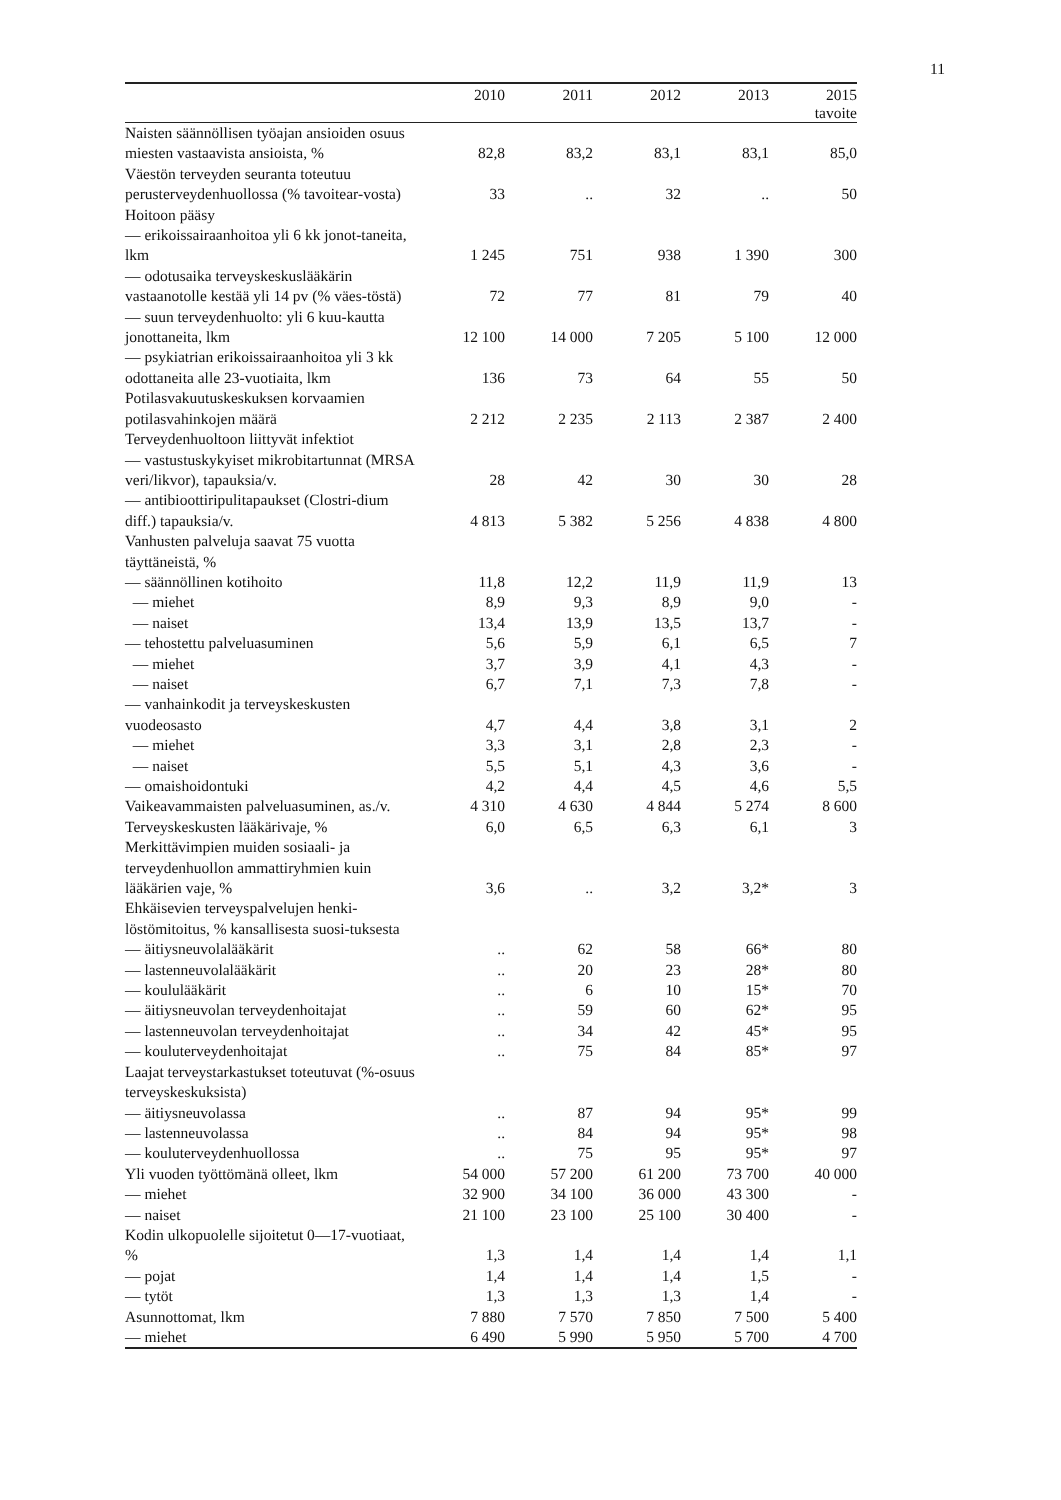11
| | 2010 | 2011 | 2012 | 2013 | 2015 tavoite |
| --- | --- | --- | --- | --- | --- |
| Naisten säännöllisen työajan ansioiden osuus miesten vastaavista ansioista, % | 82,8 | 83,2 | 83,1 | 83,1 | 85,0 |
| Väestön terveyden seuranta toteutuu perusterveydenhuollossa (% tavoitear-vosta) | 33 | .. | 32 | .. | 50 |
| Hoitoon pääsy | | | | | |
| — erikoissairaanhoitoa yli 6 kk jonot-taneita, lkm | 1 245 | 751 | 938 | 1 390 | 300 |
| — odotusaika terveyskeskuslääkärin vastaanotolle kestää yli 14 pv (% väes-töstä) | 72 | 77 | 81 | 79 | 40 |
| — suun terveydenhuolto: yli 6 kuu-kautta jonottaneita, lkm | 12 100 | 14 000 | 7 205 | 5 100 | 12 000 |
| — psykiatrian erikoissairaanhoitoa yli 3 kk odottaneita alle 23-vuotiaita, lkm | 136 | 73 | 64 | 55 | 50 |
| Potilasvakuutuskeskuksen korvaamien potilasvahinkojen määrä | 2 212 | 2 235 | 2 113 | 2 387 | 2 400 |
| Terveydenhuoltoon liittyvät infektiot | | | | | |
| — vastustuskykyiset mikrobitartunnat (MRSA veri/likvor), tapauksia/v. | 28 | 42 | 30 | 30 | 28 |
| — antibioottiripulitapaukset (Clostri-dium diff.) tapauksia/v. | 4 813 | 5 382 | 5 256 | 4 838 | 4 800 |
| Vanhusten palveluja saavat 75 vuotta täyttäneistä, % | | | | | |
| — säännöllinen kotihoito | 11,8 | 12,2 | 11,9 | 11,9 | 13 |
| — miehet | 8,9 | 9,3 | 8,9 | 9,0 | - |
| — naiset | 13,4 | 13,9 | 13,5 | 13,7 | - |
| — tehostettu palveluasuminen | 5,6 | 5,9 | 6,1 | 6,5 | 7 |
| — miehet | 3,7 | 3,9 | 4,1 | 4,3 | - |
| — naiset | 6,7 | 7,1 | 7,3 | 7,8 | - |
| — vanhainkodit ja terveyskeskusten vuodeosasto | 4,7 | 4,4 | 3,8 | 3,1 | 2 |
| — miehet | 3,3 | 3,1 | 2,8 | 2,3 | - |
| — naiset | 5,5 | 5,1 | 4,3 | 3,6 | - |
| — omaishoidontuki | 4,2 | 4,4 | 4,5 | 4,6 | 5,5 |
| Vaikeavammaisten palveluasuminen, as./v. | 4 310 | 4 630 | 4 844 | 5 274 | 8 600 |
| Terveyskeskusten lääkärivaje, % | 6,0 | 6,5 | 6,3 | 6,1 | 3 |
| Merkittävimpien muiden sosiaali- ja terveydenhuollon ammattiryhmien kuin lääkärien vaje, % | 3,6 | .. | 3,2 | 3,2* | 3 |
| Ehkäisevien terveyspalvelujen henki-löstömitoitus, % kansallisesta suosi-tuksesta | | | | | |
| — äitiysneuvolalääkärit | .. | 62 | 58 | 66* | 80 |
| — lastenneuvolalääkärit | .. | 20 | 23 | 28* | 80 |
| — koululääkärit | .. | 6 | 10 | 15* | 70 |
| — äitiysneuvolan terveydenhoitajat | .. | 59 | 60 | 62* | 95 |
| — lastenneuvolan terveydenhoitajat | .. | 34 | 42 | 45* | 95 |
| — kouluterveydenhoitajat | .. | 75 | 84 | 85* | 97 |
| Laajat terveystarkastukset toteutuvat (%-osuus terveyskeskuksista) | | | | | |
| — äitiysneuvolassa | .. | 87 | 94 | 95* | 99 |
| — lastenneuvolassa | .. | 84 | 94 | 95* | 98 |
| — kouluterveydenhuollossa | .. | 75 | 95 | 95* | 97 |
| Yli vuoden työttömänä olleet, lkm | 54 000 | 57 200 | 61 200 | 73 700 | 40 000 |
| — miehet | 32 900 | 34 100 | 36 000 | 43 300 | - |
| — naiset | 21 100 | 23 100 | 25 100 | 30 400 | - |
| Kodin ulkopuolelle sijoitetut 0—17-vuotiaat, % | 1,3 | 1,4 | 1,4 | 1,4 | 1,1 |
| — pojat | 1,4 | 1,4 | 1,4 | 1,5 | - |
| — tytöt | 1,3 | 1,3 | 1,3 | 1,4 | - |
| Asunnottomat, lkm | 7 880 | 7 570 | 7 850 | 7 500 | 5 400 |
| — miehet | 6 490 | 5 990 | 5 950 | 5 700 | 4 700 |